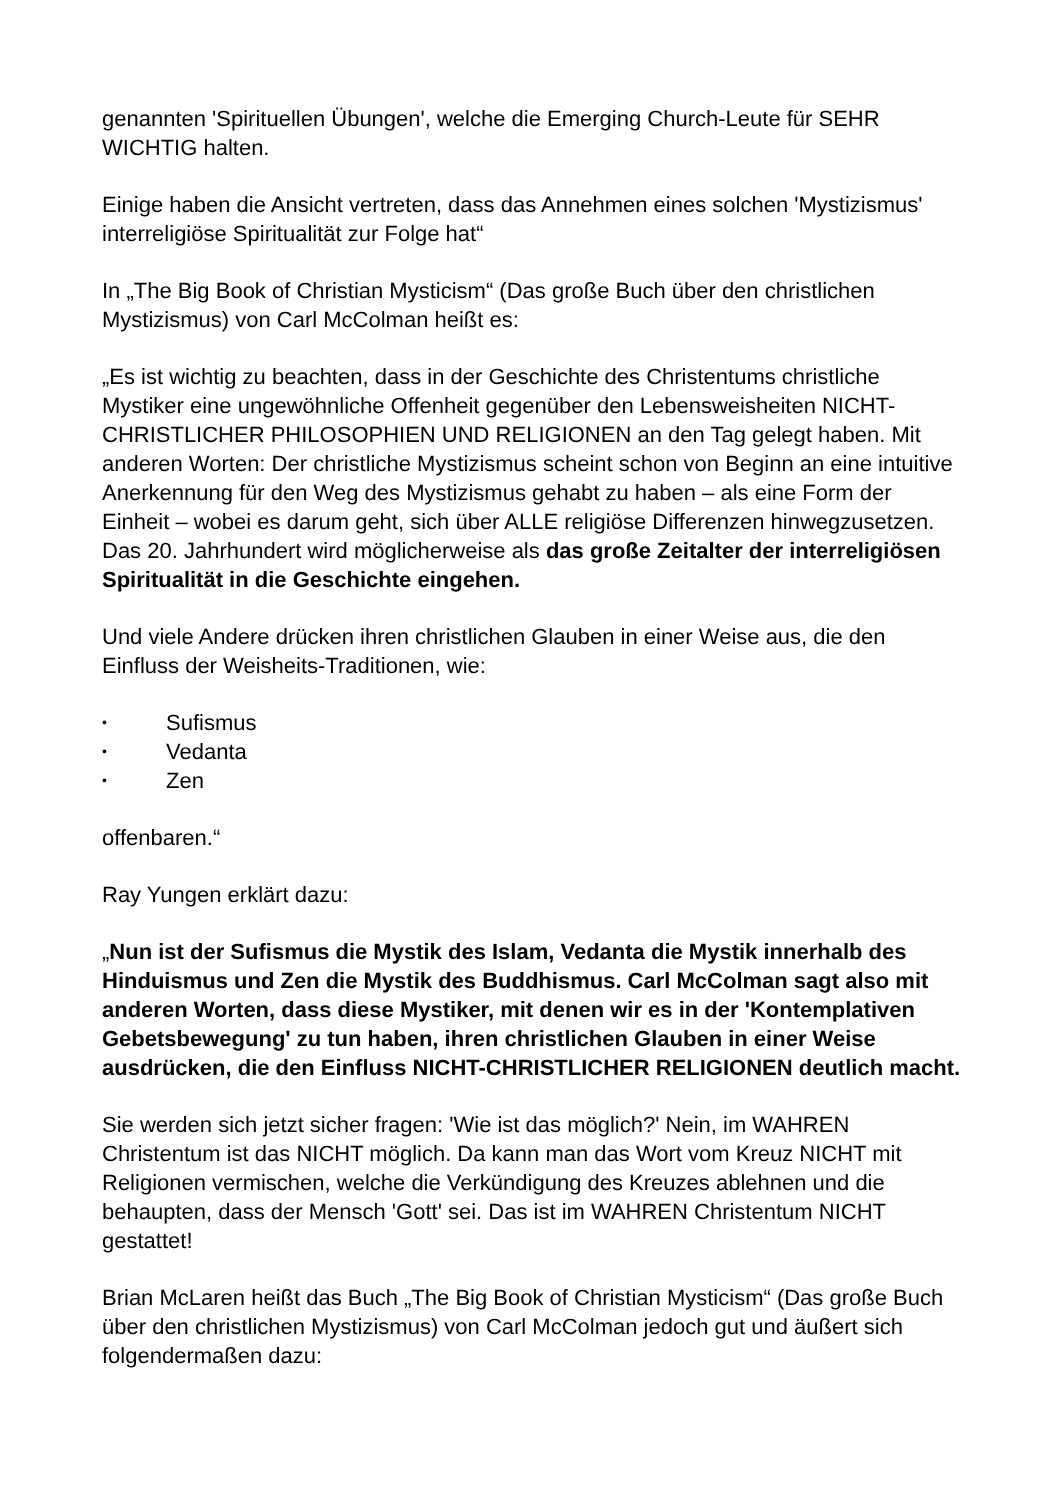genannten 'Spirituellen Übungen', welche die Emerging Church-Leute für SEHR WICHTIG halten.
Einige haben die Ansicht vertreten, dass das Annehmen eines solchen 'Mystizismus' interreligiöse Spiritualität zur Folge hat“
In „The Big Book of Christian Mysticism“ (Das große Buch über den christlichen Mystizismus) von Carl McColman heißt es:
„Es ist wichtig zu beachten, dass in der Geschichte des Christentums christliche Mystiker eine ungewöhnliche Offenheit gegenüber den Lebensweisheiten NICHT-CHRISTLICHER PHILOSOPHIEN UND RELIGIONEN an den Tag gelegt haben. Mit anderen Worten: Der christliche Mystizismus scheint schon von Beginn an eine intuitive Anerkennung für den Weg des Mystizismus gehabt zu haben – als eine Form der Einheit – wobei es darum geht, sich über ALLE religiöse Differenzen hinwegzusetzen. Das 20. Jahrhundert wird möglicherweise als das große Zeitalter der interreligiösen Spiritualität in die Geschichte eingehen.
Und viele Andere drücken ihren christlichen Glauben in einer Weise aus, die den Einfluss der Weisheits-Traditionen, wie:
• Sufismus
• Vedanta
• Zen
offenbaren.“
Ray Yungen erklärt dazu:
„Nun ist der Sufismus die Mystik des Islam, Vedanta die Mystik innerhalb des Hinduismus und Zen die Mystik des Buddhismus. Carl McColman sagt also mit anderen Worten, dass diese Mystiker, mit denen wir es in der 'Kontemplativen Gebetsbewegung' zu tun haben, ihren christlichen Glauben in einer Weise ausdrücken, die den Einfluss NICHT-CHRISTLICHER RELIGIONEN deutlich macht.
Sie werden sich jetzt sicher fragen: 'Wie ist das möglich?' Nein, im WAHREN Christentum ist das NICHT möglich. Da kann man das Wort vom Kreuz NICHT mit Religionen vermischen, welche die Verkündigung des Kreuzes ablehnen und die behaupten, dass der Mensch 'Gott' sei. Das ist im WAHREN Christentum NICHT gestattet!
Brian McLaren heißt das Buch „The Big Book of Christian Mysticism“ (Das große Buch über den christlichen Mystizismus) von Carl McColman jedoch gut und äußert sich folgendermaßen dazu: